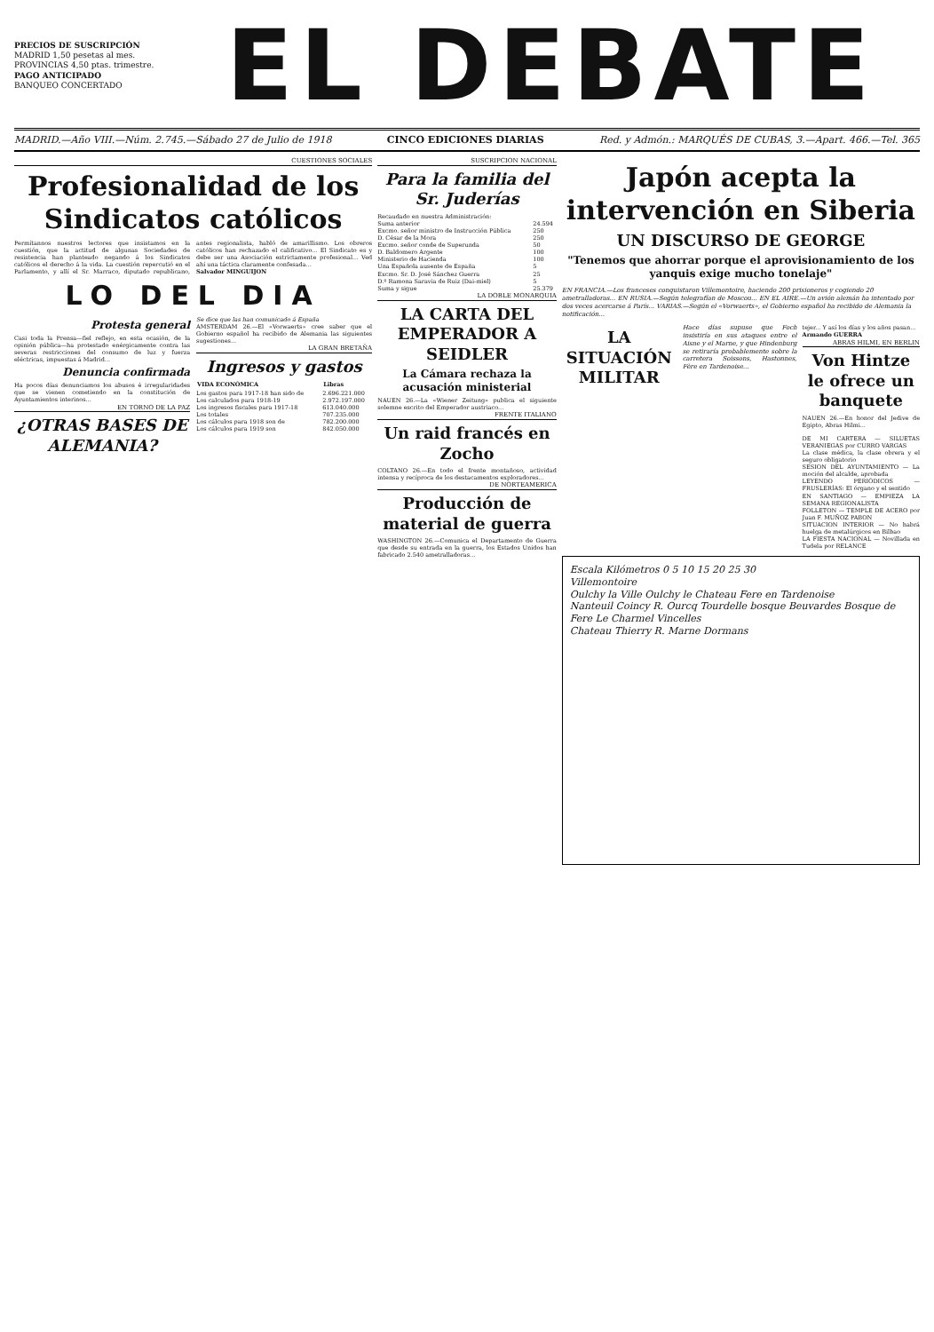PRECIOS DE SUSCRIPCIÓN
MADRID 1,50 pesetas al mes.
PROVINCIAS 4,50 ptas. trimestre.
PAGO ANTICIPADO
BANQUEO CONCERTADO
EL DEBATE
MADRID.—Año VIII.—Núm. 2.745.—Sábado 27 de Julio de 1918 CINCO EDICIONES DIARIAS Red. y Admón.: MARQUÉS DE CUBAS, 3.—Apart. 466.—Tel. 365
CUESTIONES SOCIALES
Profesionalidad de los Sindicatos católicos
Permítannos nuestros lectores que insistamos en la cuestión, que la actitud de algunas Sociedades de resistencia han planteado negando á los Sindicatos católicos el derecho á la vida. La cuestión repercutió en el Parlamento, y allí el Sr. Marraco, diputado republicano, antes regionalista, habló de amarillismo. Los obreros católicos han rechazado el calificativo... El Sindicato es y debe ser una Asociación estrictamente profesional... Ved ahí una táctica claramente confesada...
Salvador MINGUIJON
LO DEL DIA
Protesta general
Casi toda la Prensa—fiel reflejo, en esta ocasión, de la opinión pública—ha protestado enérgicamente contra las severas restricciones del consumo de luz y fuerza eléctricas, impuestas á Madrid...
Denuncia confirmada
Ha pocos días denunciamos los abusos é irregularidades que se vienen cometiendo en la constitución de Ayuntamientos interinos...
EN TORNO DE LA PAZ
¿OTRAS BASES DE ALEMANIA?
Se dice que las han comunicado á España
AMSTERDAM 26.—El «Vorwaerts» cree saber que el Gobierno español ha recibido de Alemania las siguientes sugestiones...
LA GRAN BRETAÑA
Ingresos y gastos
| VIDA ECONÓMICA | Libras |
| --- | --- |
| Los gastos para 1917-18 han sido de | 2.696.221.000 |
| Los calculados para 1918-19 | 2.972.197.000 |
| Los ingresos fiscales para 1917-18 | 613.040.000 |
| Los totales | 707.235.000 |
| Los cálculos para 1918 son de | 782.200.000 |
| Los cálculos para 1919 son | 842.050.000 |
SUSCRIPCION NACIONAL
Para la familia del Sr. Juderías
Recaudado en nuestra Administración:
| Suma anterior | 24.594 |
| Excmo. señor ministro de Instrucción Pública | 250 |
| D. César de la Mora | 250 |
| Excmo. señor conde de Superunda | 50 |
| D. Baldomero Argente | 100 |
| Ministerio de Hacienda | 100 |
| Una Española ausente de España | 5 |
| Excmo. Sr. D. José Sánchez Guerra | 25 |
| D.ª Ramona Saravia de Ruiz (Dai-miel) | 5 |
| Suma y sigue | 25.379 |
LA DOBLE MONARQUIA
LA CARTA DEL EMPERADOR A SEIDLER
La Cámara rechaza la acusación ministerial
NAUEN 26.—La «Wiener Zeitung» publica el siguiente solemne escrito del Emperador austriaco...
FRENTE ITALIANO
Un raid francés en Zocho
COLTANO 26.—En todo el frente montañoso, actividad intensa y recíproca de los destacamentos exploradores...
DE NORTEAMERICA
Producción de material de guerra
WASHINGTON 26.—Comunica el Departamento de Guerra que desde su entrada en la guerra, los Estados Unidos han fabricado 2.540 ametralladoras...
Japón acepta la intervención en Siberia
UN DISCURSO DE GEORGE
"Tenemos que ahorrar porque el aprovisionamiento de los yanquis exige mucho tonelaje"
EN FRANCIA.—Los franceses conquistaron Villemontoire, haciendo 200 prisioneros y cogiendo 20 ametralladoras... EN RUSIA.—Según telegrafían de Moscou... EN EL AIRE.—Un avión alemán ha intentado por dos veces acercarse á París... VARIAS.—Según el «Vorwaerts», el Gobierno español ha recibido de Alemania la notificación...
LA SITUACIÓN MILITAR
Hace días supuse que Foch insistiría en sus ataques entre el Aisne y el Marne, y que Hindenburg se retiraría probablemente sobre la carretera Soissons, Hastonnes, Fère en Tardenoise...
tejer... Y así los días y los años pasan...
Armando GUERRA
ABRAS HILMI, EN BERLIN
Von Hintze le ofrece un banquete
NAUEN 26.—En honor del Jedive de Egipto, Abras Hilmi...
DE MI CARTERA — SILUETAS VERANIEGAS por CURRO VARGAS
La clase médica, la clase obrera y el seguro obligatorio
SESION DEL AYUNTAMIENTO — La moción del alcalde, aprobada
LEYENDO PERIÓDICOS — FRUSLERÍAS: El órgano y el sentido
EN SANTIAGO — EMPIEZA LA SEMANA REGIONALISTA
FOLLETON — TEMPLE DE ACERO por Juan F. MUÑOZ PABON
SITUACION INTERIOR — No habrá huelga de metalúrgicos en Bilbao
LA FIESTA NACIONAL — Novillada en Tudela por RELANCE
Escala Kilómetros 0 5 10 15 20 25 30
Villemontoire
Oulchy la Ville Oulchy le Chateau Fere en Tardenoise
Nanteuil Coincy R. Ourcq Tourdelle bosque Beuvardes Bosque de Fere Le Charmel Vincelles
Chateau Thierry R. Marne Dormans